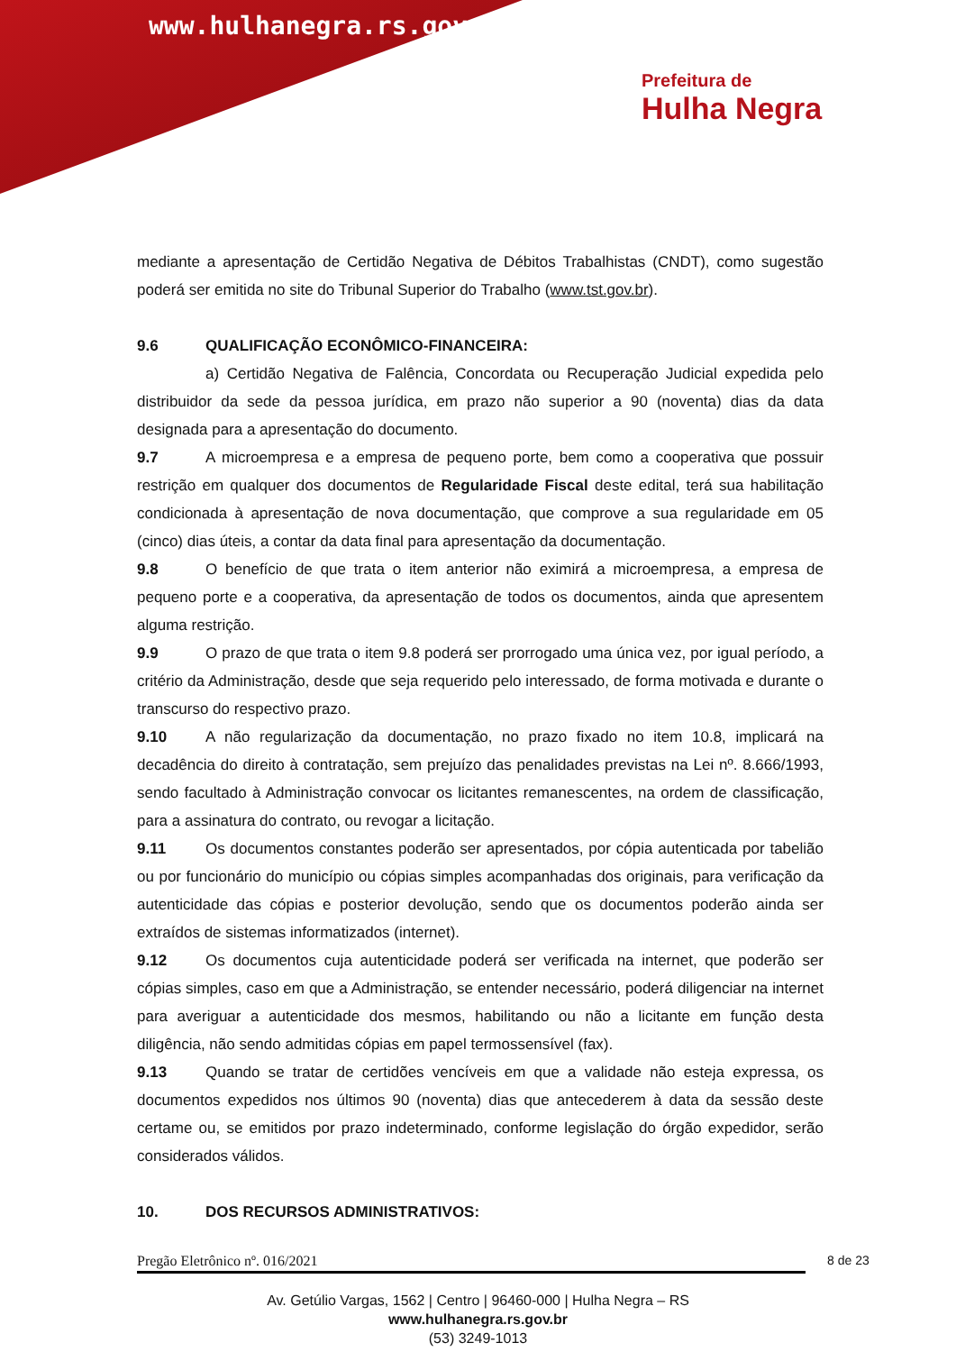www.hulhanegra.rs.gov.br
Prefeitura de
Hulha Negra
mediante a apresentação de Certidão Negativa de Débitos Trabalhistas (CNDT), como sugestão poderá ser emitida no site do Tribunal Superior do Trabalho (www.tst.gov.br).
9.6 QUALIFICAÇÃO ECONÔMICO-FINANCEIRA:
a) Certidão Negativa de Falência, Concordata ou Recuperação Judicial expedida pelo distribuidor da sede da pessoa jurídica, em prazo não superior a 90 (noventa) dias da data designada para a apresentação do documento.
9.7 A microempresa e a empresa de pequeno porte, bem como a cooperativa que possuir restrição em qualquer dos documentos de Regularidade Fiscal deste edital, terá sua habilitação condicionada à apresentação de nova documentação, que comprove a sua regularidade em 05 (cinco) dias úteis, a contar da data final para apresentação da documentação.
9.8 O benefício de que trata o item anterior não eximirá a microempresa, a empresa de pequeno porte e a cooperativa, da apresentação de todos os documentos, ainda que apresentem alguma restrição.
9.9 O prazo de que trata o item 9.8 poderá ser prorrogado uma única vez, por igual período, a critério da Administração, desde que seja requerido pelo interessado, de forma motivada e durante o transcurso do respectivo prazo.
9.10 A não regularização da documentação, no prazo fixado no item 10.8, implicará na decadência do direito à contratação, sem prejuízo das penalidades previstas na Lei nº. 8.666/1993, sendo facultado à Administração convocar os licitantes remanescentes, na ordem de classificação, para a assinatura do contrato, ou revogar a licitação.
9.11 Os documentos constantes poderão ser apresentados, por cópia autenticada por tabelião ou por funcionário do município ou cópias simples acompanhadas dos originais, para verificação da autenticidade das cópias e posterior devolução, sendo que os documentos poderão ainda ser extraídos de sistemas informatizados (internet).
9.12 Os documentos cuja autenticidade poderá ser verificada na internet, que poderão ser cópias simples, caso em que a Administração, se entender necessário, poderá diligenciar na internet para averiguar a autenticidade dos mesmos, habilitando ou não a licitante em função desta diligência, não sendo admitidas cópias em papel termossensível (fax).
9.13 Quando se tratar de certidões vencíveis em que a validade não esteja expressa, os documentos expedidos nos últimos 90 (noventa) dias que antecederem à data da sessão deste certame ou, se emitidos por prazo indeterminado, conforme legislação do órgão expedidor, serão considerados válidos.
10. DOS RECURSOS ADMINISTRATIVOS:
Pregão Eletrônico nº. 016/2021 8 de 23
Av. Getúlio Vargas, 1562 | Centro | 96460-000 | Hulha Negra – RS
www.hulhanegra.rs.gov.br
(53) 3249-1013